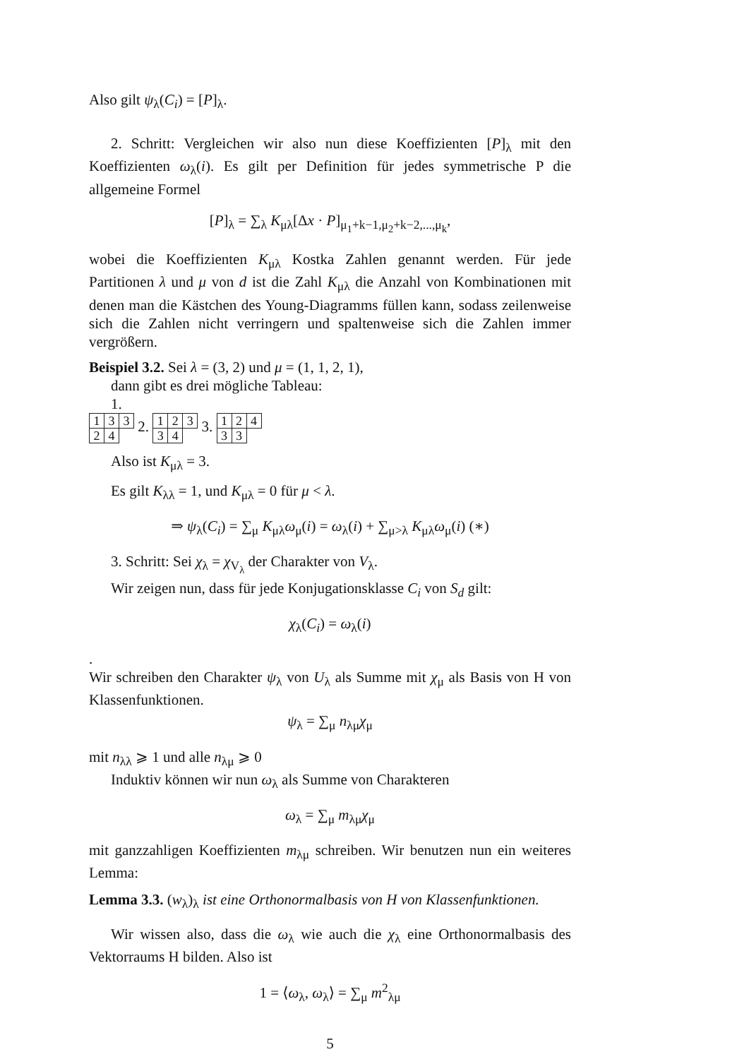Also gilt ψ<sub>λ</sub>(C<sub>i</sub>) = [P]<sub>λ</sub>.
2. Schritt: Vergleichen wir also nun diese Koeffizienten [P]<sub>λ</sub> mit den Koeffizienten ω<sub>λ</sub>(i). Es gilt per Definition für jedes symmetrische P die allgemeine Formel
[P]<sub>λ</sub> = ∑<sub>λ</sub> K<sub>μλ</sub>[Δx · P]<sub>μ<sub>1</sub>+k−1,μ<sub>2</sub>+k−2,...,μ<sub>k</sub></sub>,
wobei die Koeffizienten K<sub>μλ</sub> Kostka Zahlen genannt werden. Für jede Partitionen λ und μ von d ist die Zahl K<sub>μλ</sub> die Anzahl von Kombinationen mit denen man die Kästchen des Young-Diagramms füllen kann, sodass zeilenweise sich die Zahlen nicht verringern und spaltenweise sich die Zahlen immer vergrößern.
Beispiel 3.2. Sei λ = (3, 2) und μ = (1, 1, 2, 1),
dann gibt es drei mögliche Tableau:
1.
| 1 | 3 | 3 |
| 2 | 4 | |
2.
| 1 | 2 | 3 |
| 3 | 4 | |
3.
| 1 | 2 | 4 |
| 3 | 3 | |
Also ist K<sub>μλ</sub> = 3.
Es gilt K<sub>λλ</sub> = 1, und K<sub>μλ</sub> = 0 für μ < λ.
⇒ ψ<sub>λ</sub>(C<sub>i</sub>) = ∑<sub>μ</sub> K<sub>μλ</sub>ω<sub>μ</sub>(i) = ω<sub>λ</sub>(i) + ∑<sub>μ>λ</sub> K<sub>μλ</sub>ω<sub>μ</sub>(i) (∗)
3. Schritt: Sei χ<sub>λ</sub> = χ<sub>V<sub>λ</sub></sub> der Charakter von V<sub>λ</sub>.
Wir zeigen nun, dass für jede Konjugationsklasse C<sub>i</sub> von S<sub>d</sub> gilt:
χ<sub>λ</sub>(C<sub>i</sub>) = ω<sub>λ</sub>(i)
.
Wir schreiben den Charakter ψ<sub>λ</sub> von U<sub>λ</sub> als Summe mit χ<sub>μ</sub> als Basis von H von Klassenfunktionen.
ψ<sub>λ</sub> = ∑<sub>μ</sub> n<sub>λμ</sub>χ<sub>μ</sub>
mit n<sub>λλ</sub> ⩾ 1 und alle n<sub>λμ</sub> ⩾ 0
Induktiv können wir nun ω<sub>λ</sub> als Summe von Charakteren
ω<sub>λ</sub> = ∑<sub>μ</sub> m<sub>λμ</sub>χ<sub>μ</sub>
mit ganzzahligen Koeffizienten m<sub>λμ</sub> schreiben. Wir benutzen nun ein weiteres Lemma:
Lemma 3.3. (w<sub>λ</sub>)<sub>λ</sub> ist eine Orthonormalbasis von H von Klassenfunktionen.
Wir wissen also, dass die ω<sub>λ</sub> wie auch die χ<sub>λ</sub> eine Orthonormalbasis des Vektorraums H bilden. Also ist
1 = ⟨ω<sub>λ</sub>, ω<sub>λ</sub>⟩ = ∑<sub>μ</sub> m<sup>2</sup><sub>λμ</sub>
5